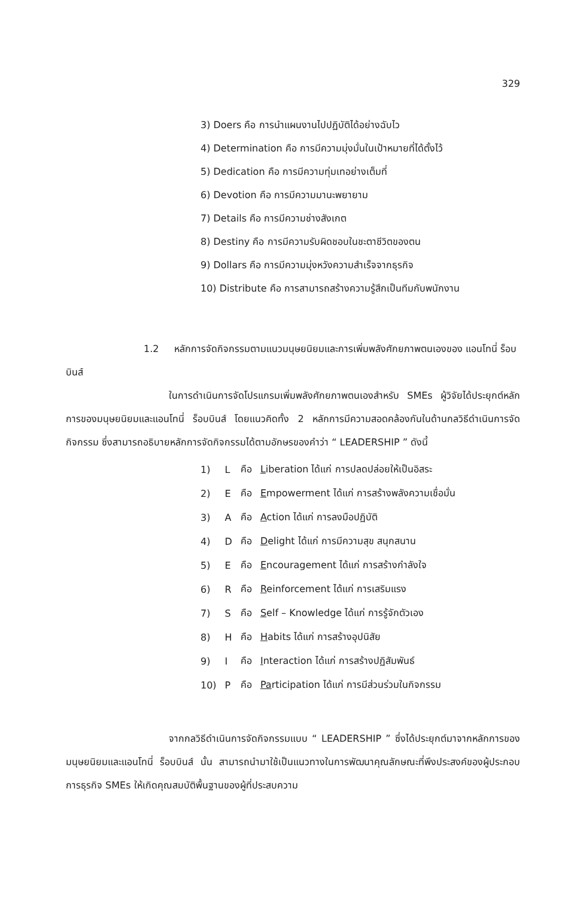329
3) Doers คือ การนำแผนงานไปปฏิบัติได้อย่างฉับไว
4) Determination คือ การมีความมุ่งมั่นในเป้าหมายที่ได้ตั้งไว้
5) Dedication คือ การมีความทุ่มเทอย่างเต็มที่
6) Devotion คือ การมีความมานะพยายาม
7) Details คือ การมีความช่างสังเกต
8) Destiny คือ การมีความรับผิดชอบในชะตาชีวิตของตน
9) Dollars คือ การมีความมุ่งหวังความสำเร็จจากธุรกิจ
10) Distribute คือ การสามารถสร้างความรู้สึกเป็นทีมกับพนักงาน
1.2 หลักการจัดกิจกรรมตามแนวมนุษยนิยมและการเพิ่มพลังศักยภาพตนเองของ แอนโทนี่ ร็อบบินส์
ในการดำเนินการจัดโปรแกรมเพิ่มพลังศักยภาพตนเองสำหรับ SMEs ผู้วิจัยได้ประยุกต์หลักการของมนุษยนิยมและแอนโทนี่ ร็อบบินส์ โดยแนวคิดทั้ง 2 หลักการมีความสอดคล้องกันในด้านกลวิธีดำเนินการจัดกิจกรรม ซึ่งสามารถอธิบายหลักการจัดกิจกรรมได้ตามอักษรของคำว่า “ LEADERSHIP ” ดังนี้
| 1) | L | คือ | L iberation ได้แก่ การปลดปล่อยให้เป็นอิสระ |
| 2) | E | คือ | E mpowerment ได้แก่ การสร้างพลังความเชื่อมั่น |
| 3) | A | คือ | A ction ได้แก่ การลงมือปฏิบัติ |
| 4) | D | คือ | D elight ได้แก่ การมีความสุข สนุกสนาน |
| 5) | E | คือ | E ncouragement ได้แก่ การสร้างกำลังใจ |
| 6) | R | คือ | R einforcement ได้แก่ การเสริมแรง |
| 7) | S | คือ | S elf – Knowledge ได้แก่ การรู้จักตัวเอง |
| 8) | H | คือ | H abits ได้แก่ การสร้างอุปนิสัย |
| 9) | I | คือ | I nteraction ได้แก่ การสร้างปฏิสัมพันธ์ |
| 10) | P | คือ | Pa rticipation ได้แก่ การมีส่วนร่วมในกิจกรรม |
จากกลวิธีดำเนินการจัดกิจกรรมแบบ “ LEADERSHIP ” ซึ่งได้ประยุกต์มาจากหลักการของมนุษยนิยมและแอนโทนี่ ร็อบบินส์ นั้น สามารถนำมาใช้เป็นแนวทางในการพัฒนาคุณลักษณะที่พึงประสงค์ของผู้ประกอบการธุรกิจ SMEs ให้เกิดคุณสมบัติพื้นฐานของผู้ที่ประสบความ